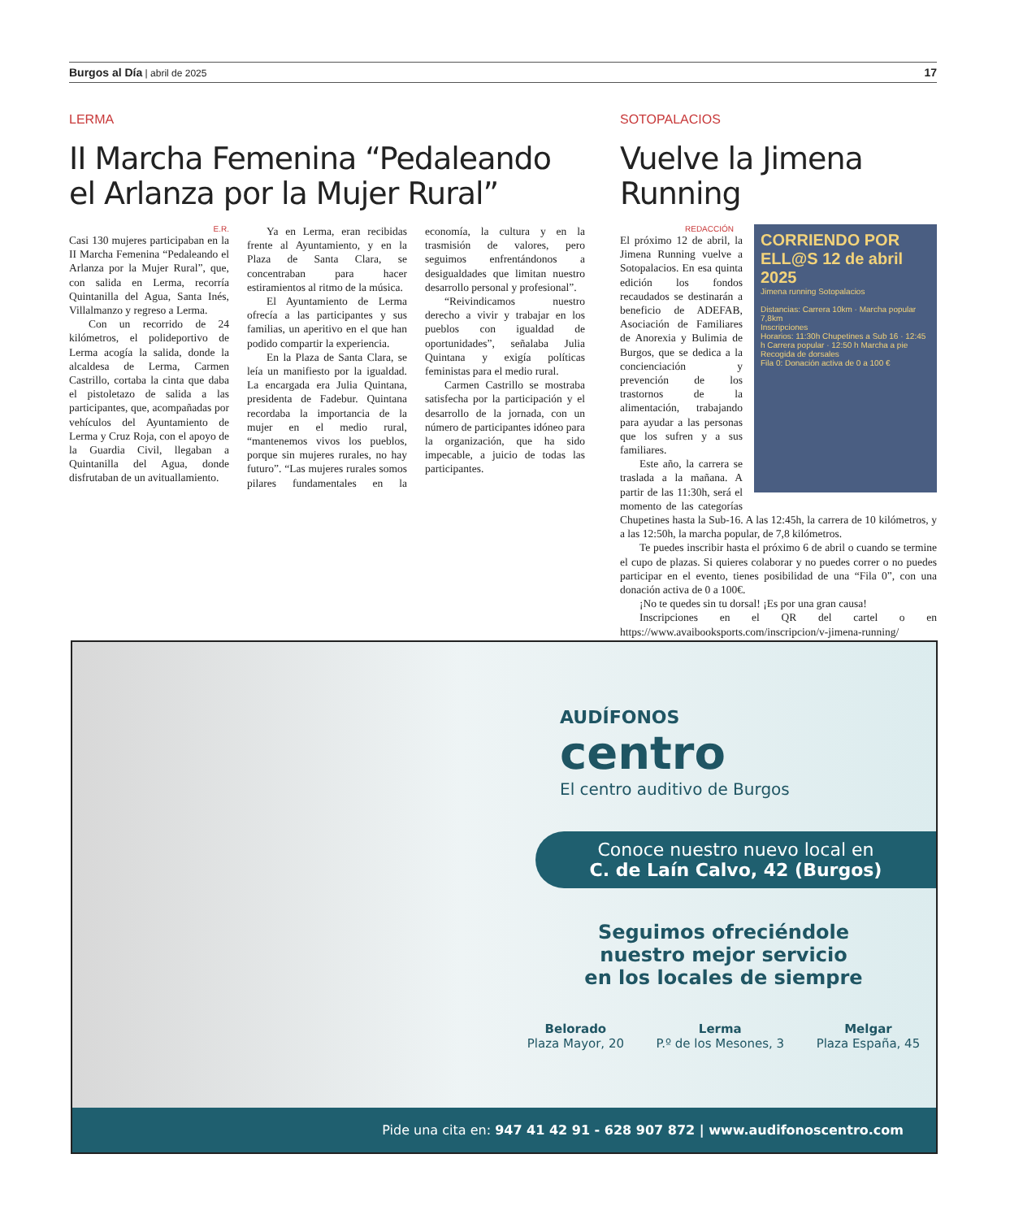Burgos al Día | abril de 2025 17
LERMA
II Marcha Femenina “Pedaleando el Arlanza por la Mujer Rural”
E.R.
Casi 130 mujeres participaban en la II Marcha Femenina “Pedaleando el Arlanza por la Mujer Rural”, que, con salida en Lerma, recorría Quintanilla del Agua, Santa Inés, Villalmanzo y regreso a Lerma.
Con un recorrido de 24 kilómetros, el polideportivo de Lerma acogía la salida, donde la alcaldesa de Lerma, Carmen Castrillo, cortaba la cinta que daba el pistoletazo de salida a las participantes, que, acompañadas por vehículos del Ayuntamiento de Lerma y Cruz Roja, con el apoyo de la Guardia Civil, llegaban a Quintanilla del Agua, donde disfrutaban de un avituallamiento.
Ya en Lerma, eran recibidas frente al Ayuntamiento, y en la Plaza de Santa Clara, se concentraban para hacer estiramientos al ritmo de la música.
El Ayuntamiento de Lerma ofrecía a las participantes y sus familias, un aperitivo en el que han podido compartir la experiencia.
En la Plaza de Santa Clara, se leía un manifiesto por la igualdad. La encargada era Julia Quintana, presidenta de Fadebur. Quintana recordaba la importancia de la mujer en el medio rural, “mantenemos vivos los pueblos, porque sin mujeres rurales, no hay futuro”. “Las mujeres rurales somos pilares fundamentales en la economía, la cultura y en la trasmisión de valores, pero seguimos enfrentándonos a desigualdades que limitan nuestro desarrollo personal y profesional”.
“Reivindicamos nuestro derecho a vivir y trabajar en los pueblos con igualdad de oportunidades”, señalaba Julia Quintana y exigía políticas feministas para el medio rural.
Carmen Castrillo se mostraba satisfecha por la participación y el desarrollo de la jornada, con un número de participantes idóneo para la organización, que ha sido impecable, a juicio de todas las participantes.
SOTOPALACIOS
Vuelve la Jimena Running
CORRIENDO POR ELL@S 12 de abril 2025
Jimena running Sotopalacios
Distancias: Carrera 10km · Marcha popular 7,8km
Inscripciones
Horarios: 11:30h Chupetines a Sub 16 · 12:45 h Carrera popular · 12:50 h Marcha a pie
Recogida de dorsales
Fila 0: Donación activa de 0 a 100 €
REDACCIÓN
El próximo 12 de abril, la Jimena Running vuelve a Sotopalacios. En esa quinta edición los fondos recaudados se destinarán a beneficio de ADEFAB, Asociación de Familiares de Anorexia y Bulimia de Burgos, que se dedica a la concienciación y prevención de los trastornos de la alimentación, trabajando para ayudar a las personas que los sufren y a sus familiares.
Este año, la carrera se traslada a la mañana. A partir de las 11:30h, será el momento de las categorías Chupetines hasta la Sub-16. A las 12:45h, la carrera de 10 kilómetros, y a las 12:50h, la marcha popular, de 7,8 kilómetros.
Te puedes inscribir hasta el próximo 6 de abril o cuando se termine el cupo de plazas. Si quieres colaborar y no puedes correr o no puedes participar en el evento, tienes posibilidad de una “Fila 0”, con una donación activa de 0 a 100€.
¡No te quedes sin tu dorsal! ¡Es por una gran causa!
Inscripciones en el QR del cartel o en https://www.avaibooksports.com/inscripcion/v-jimena-running/
AUDÍFONOS
centro
El centro auditivo de Burgos
Conoce nuestro nuevo local en
C. de Laín Calvo, 42 (Burgos)
Seguimos ofreciéndole
nuestro mejor servicio
en los locales de siempre
Belorado
Plaza Mayor, 20
Lerma
P.º de los Mesones, 3
Melgar
Plaza España, 45
Pide una cita en: 947 41 42 91 - 628 907 872 | www.audifonoscentro.com